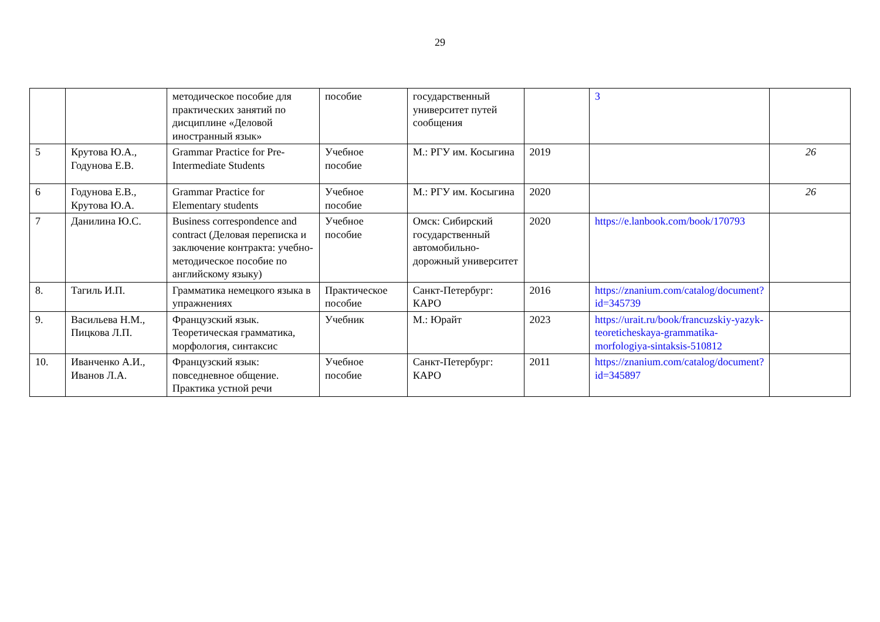29
| | | методическое пособие для практических занятий по дисциплине «Деловой иностранный язык» | пособие | государственный университет путей сообщения | | 3 | |
| 5 | Крутова Ю.А., Годунова Е.В. | Grammar Practice for Pre-Intermediate Students | Учебное пособие | М.: РГУ им. Косыгина | 2019 | | 26 |
| 6 | Годунова Е.В., Крутова Ю.А. | Grammar Practice for Elementary students | Учебное пособие | М.: РГУ им. Косыгина | 2020 | | 26 |
| 7 | Данилина Ю.С. | Business correspondence and contract (Деловая переписка и заключение контракта: учебно-методическое пособие по английскому языку) | Учебное пособие | Омск: Сибирский государственный автомобильно-дорожный университет | 2020 | https://e.lanbook.com/book/170793 | |
| 8. | Тагиль И.П. | Грамматика немецкого языка в упражнениях | Практическое пособие | Санкт-Петербург: КАРО | 2016 | https://znanium.com/catalog/document?id=345739 | |
| 9. | Васильева Н.М., Пицкова Л.П. | Французский язык. Теоретическая грамматика, морфология, синтаксис | Учебник | М.: Юрайт | 2023 | https://urait.ru/book/francuzskiy-yazyk-teoreticheskaya-grammatika-morfologiya-sintaksis-510812 | |
| 10. | Иванченко А.И., Иванов Л.А. | Французский язык: повседневное общение. Практика устной речи | Учебное пособие | Санкт-Петербург: КАРО | 2011 | https://znanium.com/catalog/document?id=345897 | |